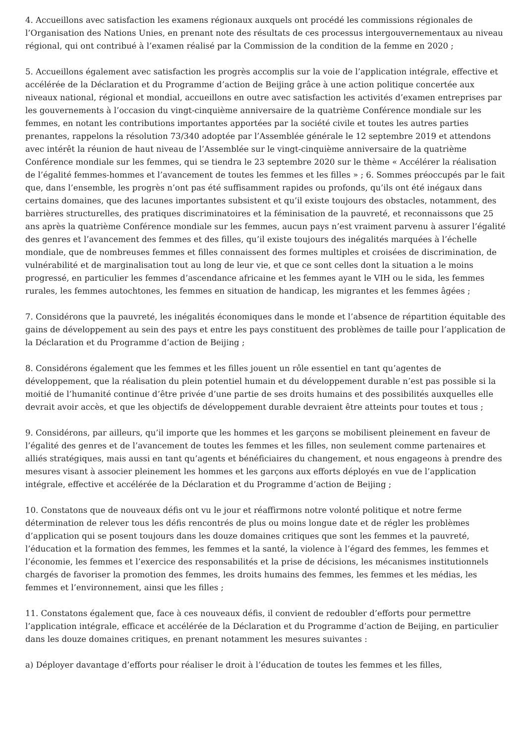4. Accueillons avec satisfaction les examens régionaux auxquels ont procédé les commissions régionales de l’Organisation des Nations Unies, en prenant note des résultats de ces processus intergouvernementaux au niveau régional, qui ont contribué à l’examen réalisé par la Commission de la condition de la femme en 2020 ;
5. Accueillons également avec satisfaction les progrès accomplis sur la voie de l’application intégrale, effective et accélérée de la Déclaration et du Programme d’action de Beijing grâce à une action politique concertée aux niveaux national, régional et mondial, accueillons en outre avec satisfaction les activités d’examen entreprises par les gouvernements à l’occasion du vingt-cinquième anniversaire de la quatrième Conférence mondiale sur les femmes, en notant les contributions importantes apportées par la société civile et toutes les autres parties prenantes, rappelons la résolution 73/340 adoptée par l’Assemblée générale le 12 septembre 2019 et attendons avec intérêt la réunion de haut niveau de l’Assemblée sur le vingt-cinquième anniversaire de la quatrième Conférence mondiale sur les femmes, qui se tiendra le 23 septembre 2020 sur le thème « Accélérer la réalisation de l’égalité femmes-hommes et l’avancement de toutes les femmes et les filles » ; 6. Sommes préoccupés par le fait que, dans l’ensemble, les progrès n’ont pas été suffisamment rapides ou profonds, qu’ils ont été inégaux dans certains domaines, que des lacunes importantes subsistent et qu’il existe toujours des obstacles, notamment, des barrières structurelles, des pratiques discriminatoires et la féminisation de la pauvreté, et reconnaissons que 25 ans après la quatrième Conférence mondiale sur les femmes, aucun pays n’est vraiment parvenu à assurer l’égalité des genres et l’avancement des femmes et des filles, qu’il existe toujours des inégalités marquées à l’échelle mondiale, que de nombreuses femmes et filles connaissent des formes multiples et croisées de discrimination, de vulnérabilité et de marginalisation tout au long de leur vie, et que ce sont celles dont la situation a le moins progressé, en particulier les femmes d’ascendance africaine et les femmes ayant le VIH ou le sida, les femmes rurales, les femmes autochtones, les femmes en situation de handicap, les migrantes et les femmes âgées ;
7. Considérons que la pauvreté, les inégalités économiques dans le monde et l’absence de répartition équitable des gains de développement au sein des pays et entre les pays constituent des problèmes de taille pour l’application de la Déclaration et du Programme d’action de Beijing ;
8. Considérons également que les femmes et les filles jouent un rôle essentiel en tant qu’agentes de développement, que la réalisation du plein potentiel humain et du développement durable n’est pas possible si la moitié de l’humanité continue d’être privée d’une partie de ses droits humains et des possibilités auxquelles elle devrait avoir accès, et que les objectifs de développement durable devraient être atteints pour toutes et tous ;
9. Considérons, par ailleurs, qu’il importe que les hommes et les garçons se mobilisent pleinement en faveur de l’égalité des genres et de l’avancement de toutes les femmes et les filles, non seulement comme partenaires et alliés stratégiques, mais aussi en tant qu’agents et bénéficiaires du changement, et nous engageons à prendre des mesures visant à associer pleinement les hommes et les garçons aux efforts déployés en vue de l’application intégrale, effective et accélérée de la Déclaration et du Programme d’action de Beijing ;
10. Constatons que de nouveaux défis ont vu le jour et réaffirmons notre volonté politique et notre ferme détermination de relever tous les défis rencontrés de plus ou moins longue date et de régler les problèmes d’application qui se posent toujours dans les douze domaines critiques que sont les femmes et la pauvreté, l’éducation et la formation des femmes, les femmes et la santé, la violence à l’égard des femmes, les femmes et l’économie, les femmes et l’exercice des responsabilités et la prise de décisions, les mécanismes institutionnels chargés de favoriser la promotion des femmes, les droits humains des femmes, les femmes et les médias, les femmes et l’environnement, ainsi que les filles ;
11. Constatons également que, face à ces nouveaux défis, il convient de redoubler d’efforts pour permettre l’application intégrale, efficace et accélérée de la Déclaration et du Programme d’action de Beijing, en particulier dans les douze domaines critiques, en prenant notamment les mesures suivantes :
a) Déployer davantage d’efforts pour réaliser le droit à l’éducation de toutes les femmes et les filles,